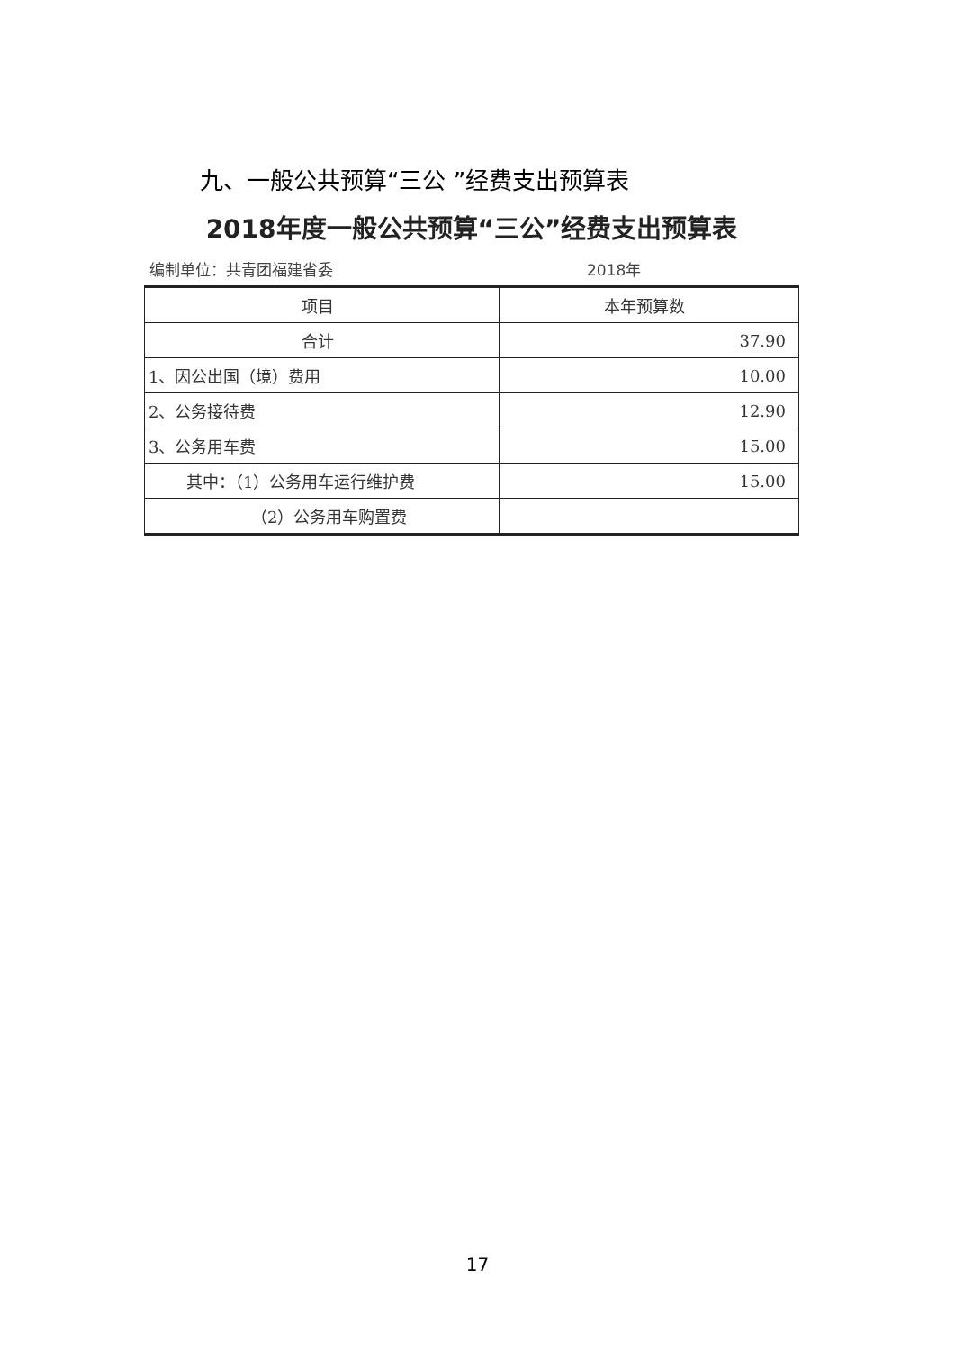九、一般公共预算“三公 ”经费支出预算表
2018年度一般公共预算“三公”经费支出预算表
编制单位：共青团福建省委 2018年
| 项目 | 本年预算数 |
| --- | --- |
| 合计 | 37.90 |
| 1、因公出国（境）费用 | 10.00 |
| 2、公务接待费 | 12.90 |
| 3、公务用车费 | 15.00 |
| 其中：（1）公务用车运行维护费 | 15.00 |
| （2）公务用车购置费 | |
17